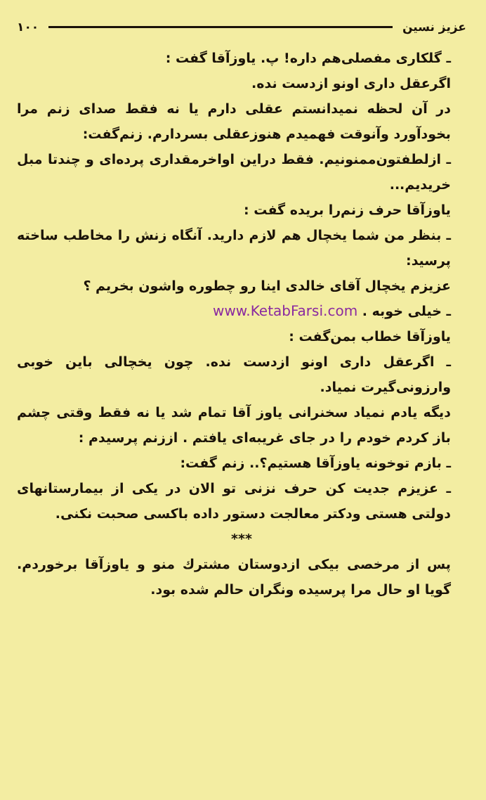عزیز نسین ۱۰۰
ـ گلکاری مفصلی‌هم داره! پ. یاوزآقا گفت :
اگرعقل داری اونو ازدست نده.
در آن لحظه نمیدانستم عقلی دارم یا نه فقط صدای زنم مرا بخودآورد وآنوقت فهمیدم هنوزعقلی بسردارم. زنم‌گفت:
ـ ازلطفتون‌ممنونیم. فقط دراین اواخرمقداری پرده‌ای و چندتا مبل خریدیم...
یاوزآقا حرف زنم‌را بریده گفت :
ـ بنظر من شما یخچال هم لازم دارید. آنگاه زنش را مخاطب ساخته پرسید:
عزیزم یخچال آقای خالدی اینا رو چطوره واشون بخریم ؟
ـ خیلی خوبه . www.KetabFarsi.com
یاوزآقا خطاب بمن‌گفت :
ـ اگرعقل داری اونو ازدست نده. چون یخچالی باین خوبی وارزونی‌گیرت نمیاد.
دیگه یادم نمیاد سخنرانی یاوز آقا تمام شد یا نه فقط وقتی چشم باز کردم خودم را در جای غریبه‌ای یافتم . اززنم پرسیدم :
ـ بازم توخونه یاوزآقا هستیم؟.. زنم گفت:
ـ عزیزم جدیت کن حرف نزنی تو الان در یکی از بیمارستانهای دولتی هستی ودکتر معالجت دستور داده باکسی صحبت نکنی.
***
پس از مرخصی بیکی ازدوستان مشترك منو و یاوزآقا برخوردم. گویا او حال مرا پرسیده ونگران حالم شده بود.